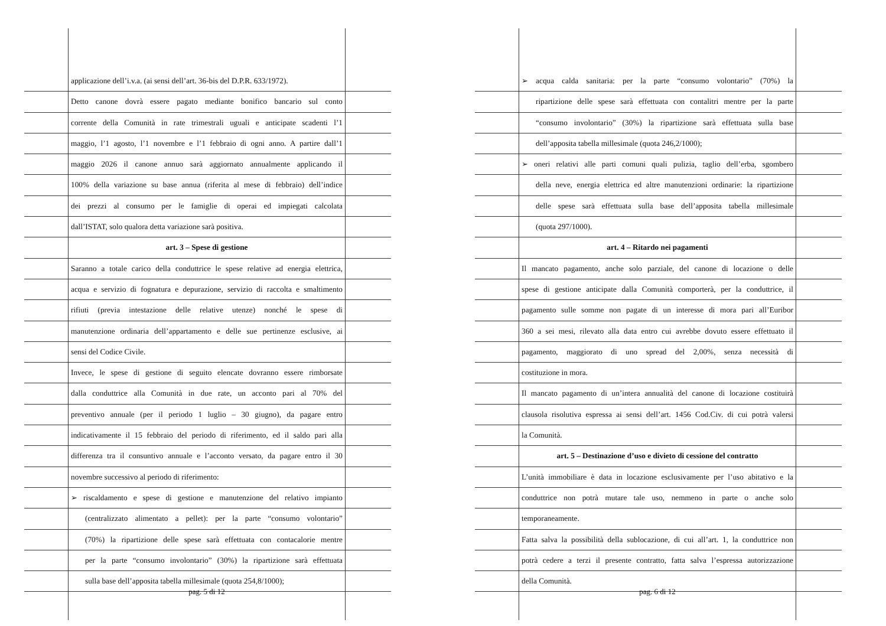applicazione dell’i.v.a. (ai sensi dell’art. 36-bis del D.P.R. 633/1972).
Detto canone dovrà essere pagato mediante bonifico bancario sul conto
corrente della Comunità in rate trimestrali uguali e anticipate scadenti l’1
maggio, l’1 agosto, l’1 novembre e l’1 febbraio di ogni anno. A partire dall’1
maggio 2026 il canone annuo sarà aggiornato annualmente applicando il
100% della variazione su base annua (riferita al mese di febbraio) dell’indice
dei prezzi al consumo per le famiglie di operai ed impiegati calcolata
dall’ISTAT, solo qualora detta variazione sarà positiva.
art. 3 – Spese di gestione
Saranno a totale carico della conduttrice le spese relative ad energia elettrica,
acqua e servizio di fognatura e depurazione, servizio di raccolta e smaltimento
rifiuti (previa intestazione delle relative utenze) nonché le spese di
manutenzione ordinaria dell’appartamento e delle sue pertinenze esclusive, ai
sensi del Codice Civile.
Invece, le spese di gestione di seguito elencate dovranno essere rimborsate
dalla conduttrice alla Comunità in due rate, un acconto pari al 70% del
preventivo annuale (per il periodo 1 luglio – 30 giugno), da pagare entro
indicativamente il 15 febbraio del periodo di riferimento, ed il saldo pari alla
differenza tra il consuntivo annuale e l’acconto versato, da pagare entro il 30
novembre successivo al periodo di riferimento:
➢ riscaldamento e spese di gestione e manutenzione del relativo impianto
(centralizzato alimentato a pellet): per la parte “consumo volontario”
(70%) la ripartizione delle spese sarà effettuata con contacalorie mentre
per la parte “consumo involontario” (30%) la ripartizione sarà effettuata
sulla base dell’apposita tabella millesimale (quota 254,8/1000);
pag. 5 di 12
➢ acqua calda sanitaria: per la parte “consumo volontario” (70%) la
ripartizione delle spese sarà effettuata con contalitri mentre per la parte
“consumo involontario” (30%) la ripartizione sarà effettuata sulla base
dell’apposita tabella millesimale (quota 246,2/1000);
➢ oneri relativi alle parti comuni quali pulizia, taglio dell’erba, sgombero
della neve, energia elettrica ed altre manutenzioni ordinarie: la ripartizione
delle spese sarà effettuata sulla base dell’apposita tabella millesimale
(quota 297/1000).
art. 4 – Ritardo nei pagamenti
Il mancato pagamento, anche solo parziale, del canone di locazione o delle
spese di gestione anticipate dalla Comunità comporterà, per la conduttrice, il
pagamento sulle somme non pagate di un interesse di mora pari all’Euribor
360 a sei mesi, rilevato alla data entro cui avrebbe dovuto essere effettuato il
pagamento, maggiorato di uno spread del 2,00%, senza necessità di
costituzione in mora.
Il mancato pagamento di un’intera annualità del canone di locazione costituirà
clausola risolutiva espressa ai sensi dell’art. 1456 Cod.Civ. di cui potrà valersi
la Comunità.
art. 5 – Destinazione d’uso e divieto di cessione del contratto
L’unità immobiliare è data in locazione esclusivamente per l’uso abitativo e la
conduttrice non potrà mutare tale uso, nemmeno in parte o anche solo
temporaneamente.
Fatta salva la possibilità della sublocazione, di cui all’art. 1, la conduttrice non
potrà cedere a terzi il presente contratto, fatta salva l’espressa autorizzazione
della Comunità.
pag. 6 di 12